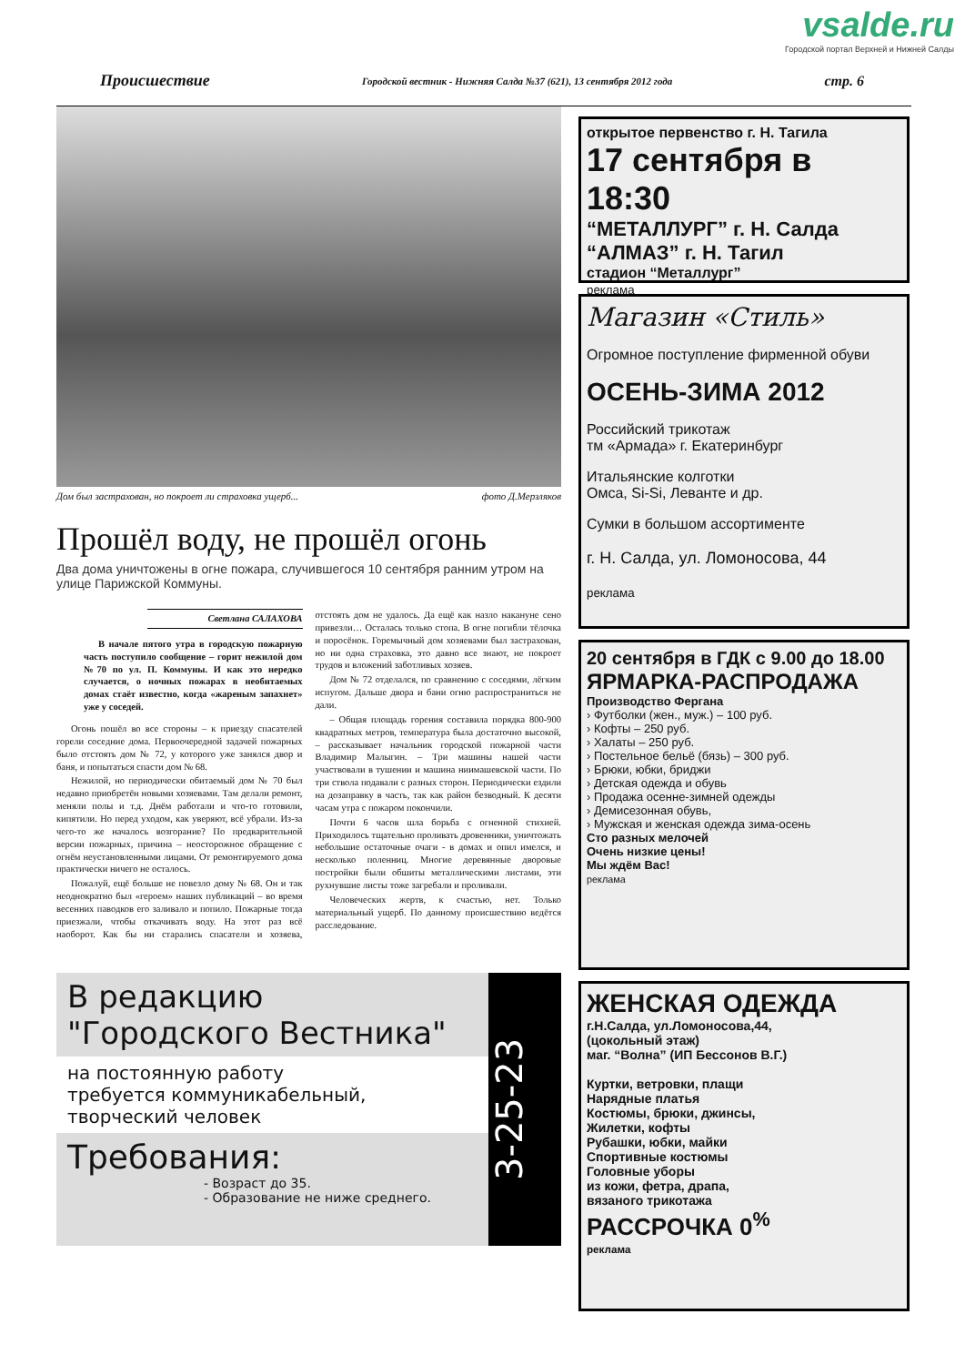vsalde.ru
Городской портал Верхней и Нижней Салды
Происшествие Городской вестник - Нижняя Салда №37 (621), 13 сентября 2012 года стр. 6
Дом был застрахован, но покроет ли страховка ущерб... фото Д.Мерзляков
Прошёл воду, не прошёл огонь
Два дома уничтожены в огне пожара, случившегося 10 сентября ранним утром на улице Парижской Коммуны.
Светлана САЛАХОВА
В начале пятого утра в городскую пожарную часть поступило сообщение – горит нежилой дом №70 по ул. П. Коммуны. И как это нередко случается, о ночных пожарах в необитаемых домах стаёт известно, когда «жареным запахнет» уже у соседей.
Огонь пошёл во все стороны – к приезду спасателей горели соседние дома. Первоочередной задачей пожарных было отстоять дом № 72, у которого уже занялся двор и баня, и попытаться спасти дом № 68.
Нежилой, но периодически обитаемый дом № 70 был недавно приобретён новыми хозяевами. Там делали ремонт, меняли полы и т.д. Днём работали и что-то готовили, кипятили. Но перед уходом, как уверяют, всё убрали. Из-за чего-то же началось возгорание? По предварительной версии пожарных, причина – неосторожное обращение с огнём неустановленными лицами. От ремонтируемого дома практически ничего не осталось.
Пожалуй, ещё больше не повезло дому № 68. Он и так неоднократно был «героем» наших публикаций – во время весенних паводков его заливало и попило. Пожарные тогда приезжали, чтобы откачивать воду. На этот раз всё наоборот. Как бы ни старались спасатели и хозяева, отстоять дом не удалось. Да ещё как назло накануне сено привезли… Осталась только стопа. В огне погибли тёлочка и поросёнок. Горемычный дом хозяевами был застрахован, но ни одна страховка, это давно все знают, не покроет трудов и вложений заботливых хозяев.
Дом № 72 отделался, по сравнению с соседями, лёгким испугом. Дальше двора и бани огню распространиться не дали.
– Общая площадь горения составила порядка 800-900 квадратных метров, температура была достаточно высокой, – рассказывает начальник городской пожарной части Владимир Малыгин. – Три машины нашей части участвовали в тушении и машина ниимашевской части. По три ствола подавали с разных сторон. Периодически ездили на дозаправку в часть, так как район безводный. К десяти часам утра с пожаром покончили.
Почти 6 часов шла борьба с огненной стихией. Приходилось тщательно проливать дровенники, уничтожать небольшие остаточные очаги - в домах и опил имелся, и несколько поленниц. Многие деревянные дворовые постройки были обшиты металлическими листами, эти рухнувшие листы тоже загребали и проливали.
Человеческих жертв, к счастью, нет. Только материальный ущерб. По данному происшествию ведётся расследование.
открытое первенство г. Н. Тагила
17 сентября в 18:30
“МЕТАЛЛУРГ” г. Н. Салда
“АЛМАЗ” г. Н. Тагил
стадион “Металлург”
реклама
Магазин «Стиль»
Огромное поступление фирменной обуви
ОСЕНЬ-ЗИМА 2012
Российский трикотаж
тм «Армада» г. Екатеринбург
Итальянские колготки
Омса, Si-Si, Леванте и др.
Сумки в большом ассортименте
г. Н. Салда, ул. Ломоносова, 44
реклама
20 сентября в ГДК с 9.00 до 18.00
ЯРМАРКА-РАСПРОДАЖА
Производство Фергана
› Футболки (жен., муж.) – 100 руб.
› Кофты – 250 руб.
› Халаты – 250 руб.
› Постельное бельё (бязь) – 300 руб.
› Брюки, юбки, бриджи
› Детская одежда и обувь
› Продажа осенне-зимней одежды
› Демисезонная обувь,
› Мужская и женская одежда зима-осень
Сто разных мелочей
Очень низкие цены!
Мы ждём Вас!
реклама
ЖЕНСКАЯ ОДЕЖДА
г.Н.Салда, ул.Ломоносова,44,
(цокольный этаж)
маг. “Волна” (ИП Бессонов В.Г.)
Куртки, ветровки, плащи
Нарядные платья
Костюмы, брюки, джинсы,
Жилетки, кофты
Рубашки, юбки, майки
Спортивные костюмы
Головные уборы
из кожи, фетра, драпа,
вязаного трикотажа
РАССРОЧКА 0<sup>%</sup>
реклама
В редакцию
"Городского Вестника"
на постоянную работу
требуется коммуникабельный,
творческий человек
Требования:
- Возраст до 35.
- Образование не ниже среднего.
3-25-23